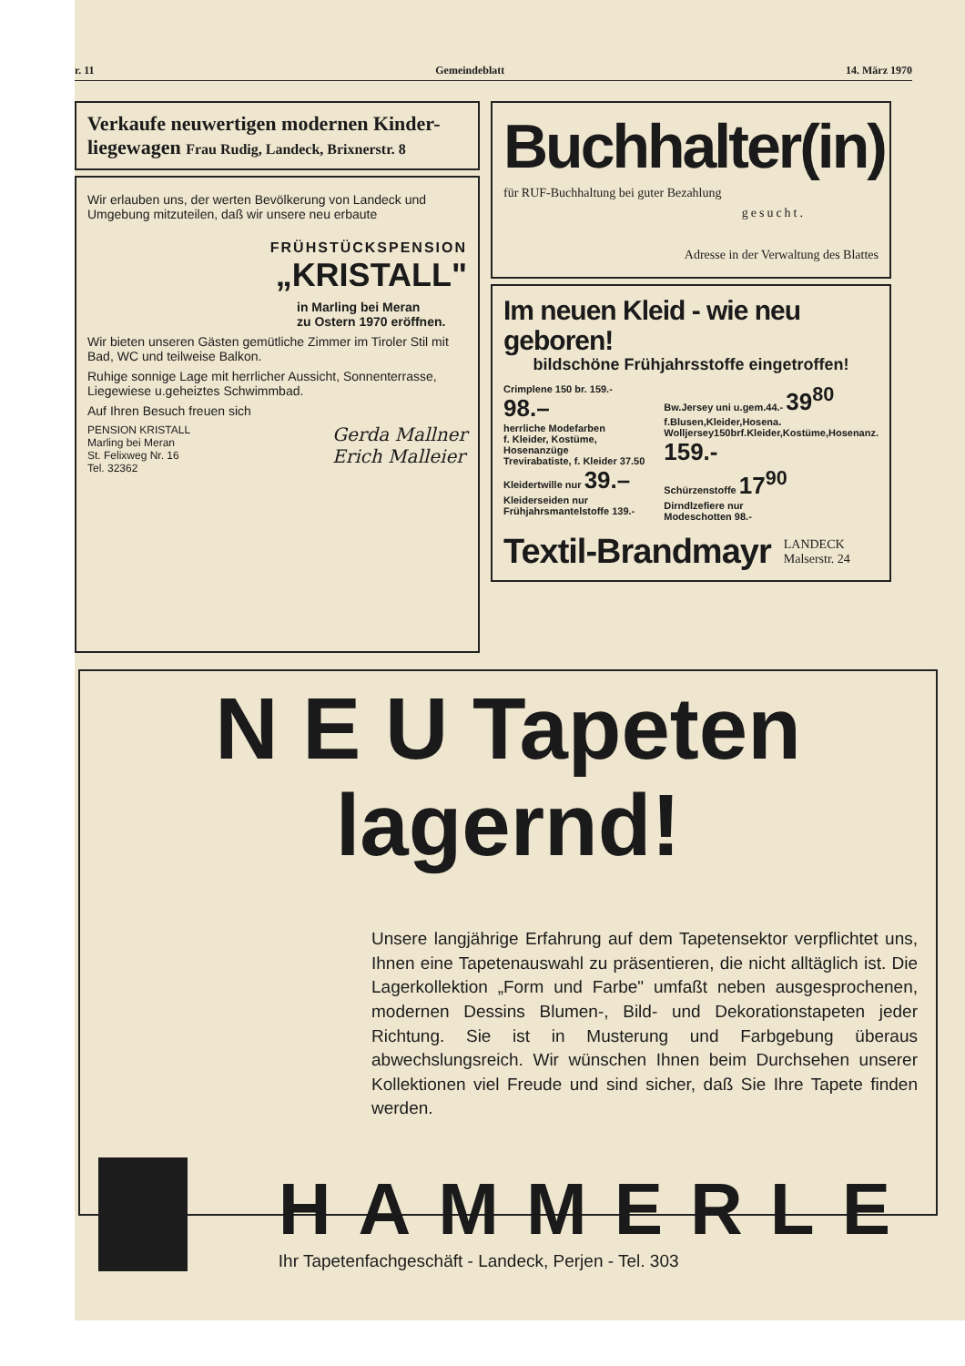r. 11 Gemeindeblatt 14. März 1970
Verkaufe neuwertigen modernen Kinder-liegewagen Frau Rudig, Landeck, Brixnerstr. 8
Wir erlauben uns, der werten Bevölkerung von Landeck und Umgebung mitzuteilen, daß wir unsere neu erbaute
FRÜHSTÜCKSPENSION
„KRISTALL"
in Marling bei Meran
zu Ostern 1970 eröffnen.
Wir bieten unseren Gästen gemütliche Zimmer im Tiroler Stil mit Bad, WC und teilweise Balkon.
Ruhige sonnige Lage mit herrlicher Aussicht, Sonnenterrasse, Liegewiese u.geheiztes Schwimmbad.
Auf Ihren Besuch freuen sich
PENSION KRISTALL
Marling bei Meran
St. Felixweg Nr. 16
Tel. 32362
Gerda Mallner
Erich Malleier
Buchhalter(in)
für RUF-Buchhaltung bei guter Bezahlung
gesucht.
Adresse in der Verwaltung des Blattes
Im neuen Kleid - wie neu geboren!
bildschöne Frühjahrsstoffe eingetroffen!
Crimplene 150 br. 159.- 98.–
herrliche Modefarben
f. Kleider, Kostüme, Hosenanzüge
Trevirabatiste, f. Kleider 37.50
Kleidertwille nur 39.–
Kleiderseiden nur
Frühjahrsmantelstoffe 139.-
Bw.Jersey uni u.gem.44.- 39<sup>80</sup>
f.Blusen,Kleider,Hosena.
Wolljersey150brf.Kleider,Kostüme,Hosenanz. 159.-
Schürzenstoffe 17<sup>90</sup>
Dirndlzefiere nur
Modeschotten 98.-
Textil-Brandmayr
LANDECK
Malserstr. 24
N E U Tapeten lagernd!
Unsere langjährige Erfahrung auf dem Tapetensektor verpflichtet uns, Ihnen eine Tapetenauswahl zu präsentieren, die nicht alltäglich ist. Die Lagerkollektion „Form und Farbe" umfaßt neben ausgesprochenen, modernen Dessins Blumen-, Bild- und Dekorationstapeten jeder Richtung. Sie ist in Musterung und Farbgebung überaus abwechslungsreich. Wir wünschen Ihnen beim Durchsehen unserer Kollektionen viel Freude und sind sicher, daß Sie Ihre Tapete finden werden.
HAMMERLE
Ihr Tapetenfachgeschäft - Landeck, Perjen - Tel. 303